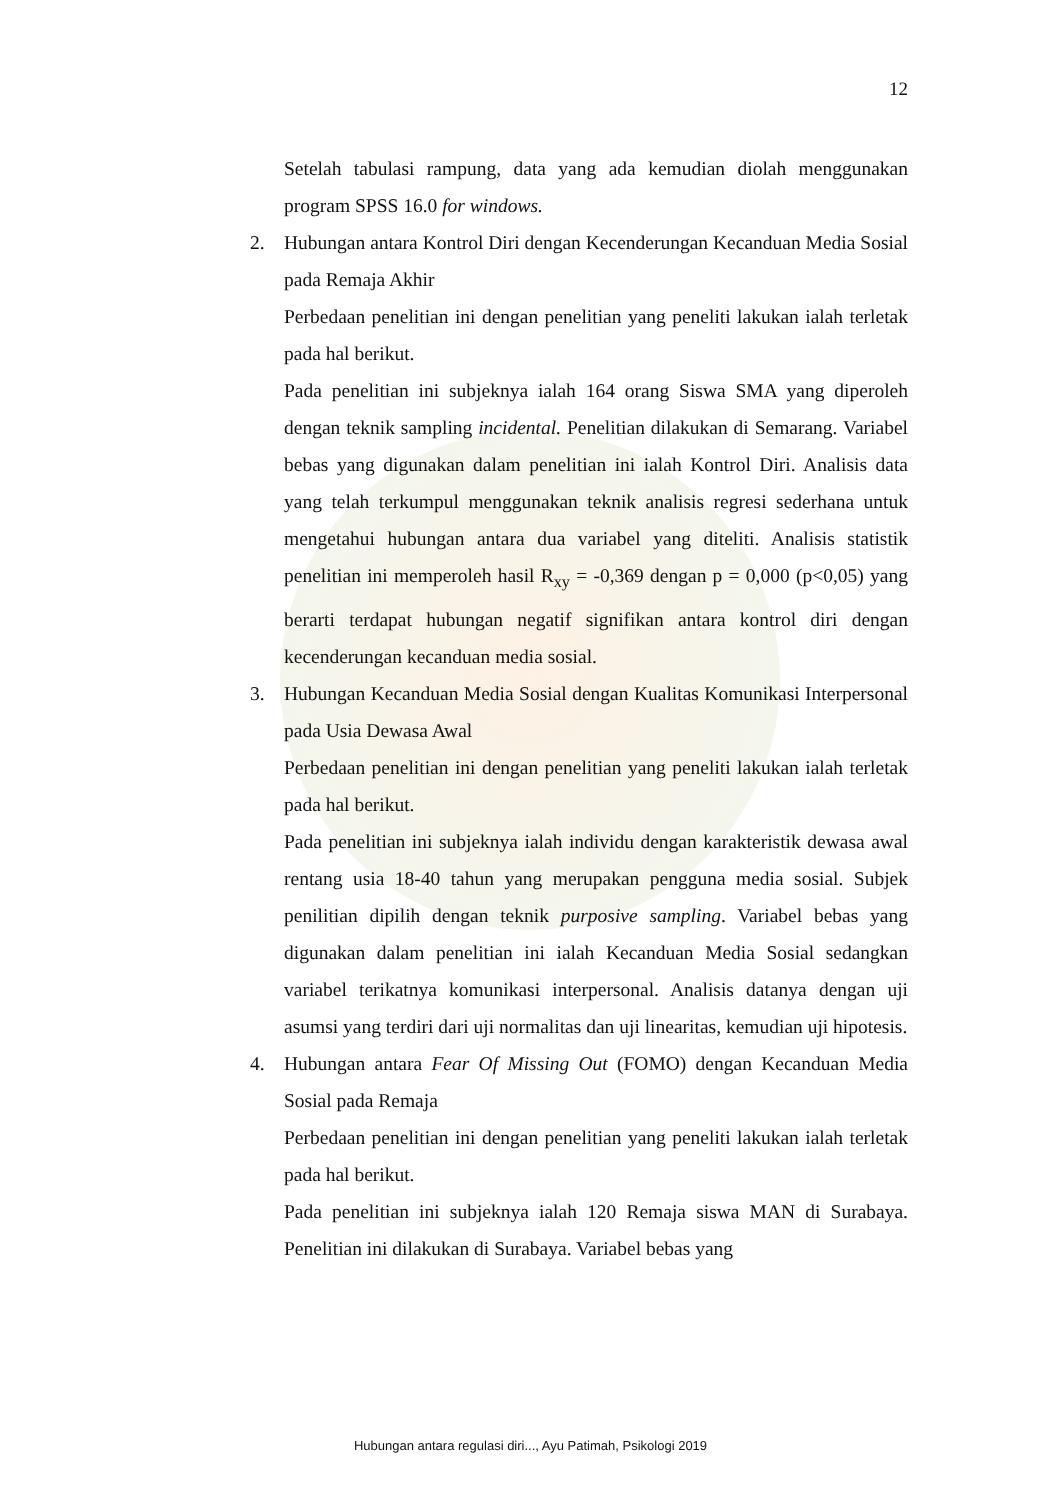12
Setelah tabulasi rampung, data yang ada kemudian diolah menggunakan program SPSS 16.0 for windows.
2. Hubungan antara Kontrol Diri dengan Kecenderungan Kecanduan Media Sosial pada Remaja Akhir
Perbedaan penelitian ini dengan penelitian yang peneliti lakukan ialah terletak pada hal berikut.
Pada penelitian ini subjeknya ialah 164 orang Siswa SMA yang diperoleh dengan teknik sampling incidental. Penelitian dilakukan di Semarang. Variabel bebas yang digunakan dalam penelitian ini ialah Kontrol Diri. Analisis data yang telah terkumpul menggunakan teknik analisis regresi sederhana untuk mengetahui hubungan antara dua variabel yang diteliti. Analisis statistik penelitian ini memperoleh hasil R<sub>xy</sub> = -0,369 dengan p = 0,000 (p<0,05) yang berarti terdapat hubungan negatif signifikan antara kontrol diri dengan kecenderungan kecanduan media sosial.
3. Hubungan Kecanduan Media Sosial dengan Kualitas Komunikasi Interpersonal pada Usia Dewasa Awal
Perbedaan penelitian ini dengan penelitian yang peneliti lakukan ialah terletak pada hal berikut.
Pada penelitian ini subjeknya ialah individu dengan karakteristik dewasa awal rentang usia 18-40 tahun yang merupakan pengguna media sosial. Subjek penilitian dipilih dengan teknik purposive sampling. Variabel bebas yang digunakan dalam penelitian ini ialah Kecanduan Media Sosial sedangkan variabel terikatnya komunikasi interpersonal. Analisis datanya dengan uji asumsi yang terdiri dari uji normalitas dan uji linearitas, kemudian uji hipotesis.
4. Hubungan antara Fear Of Missing Out (FOMO) dengan Kecanduan Media Sosial pada Remaja
Perbedaan penelitian ini dengan penelitian yang peneliti lakukan ialah terletak pada hal berikut.
Pada penelitian ini subjeknya ialah 120 Remaja siswa MAN di Surabaya. Penelitian ini dilakukan di Surabaya. Variabel bebas yang
Hubungan antara regulasi diri..., Ayu Patimah, Psikologi 2019